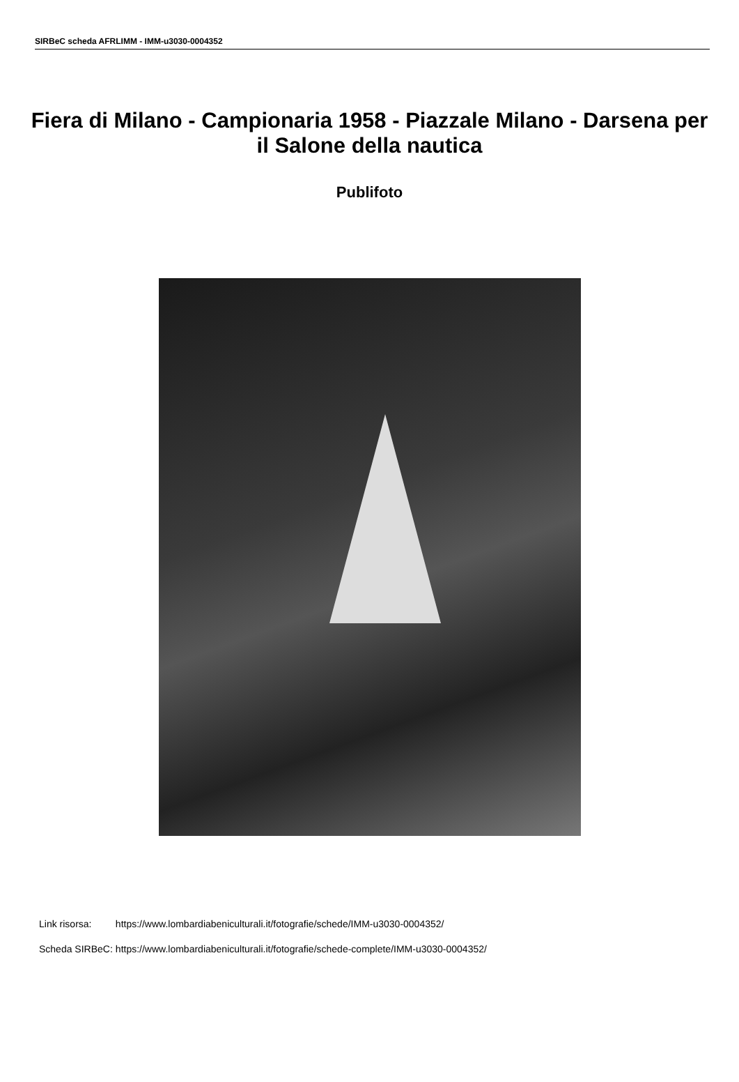SIRBeC scheda AFRLIMM - IMM-u3030-0004352
Fiera di Milano - Campionaria 1958 - Piazzale Milano - Darsena per il Salone della nautica
Publifoto
| Link risorsa: | https://www.lombardiabeniculturali.it/fotografie/schede/IMM-u3030-0004352/ |
| Scheda SIRBeC: | https://www.lombardiabeniculturali.it/fotografie/schede-complete/IMM-u3030-0004352/ |